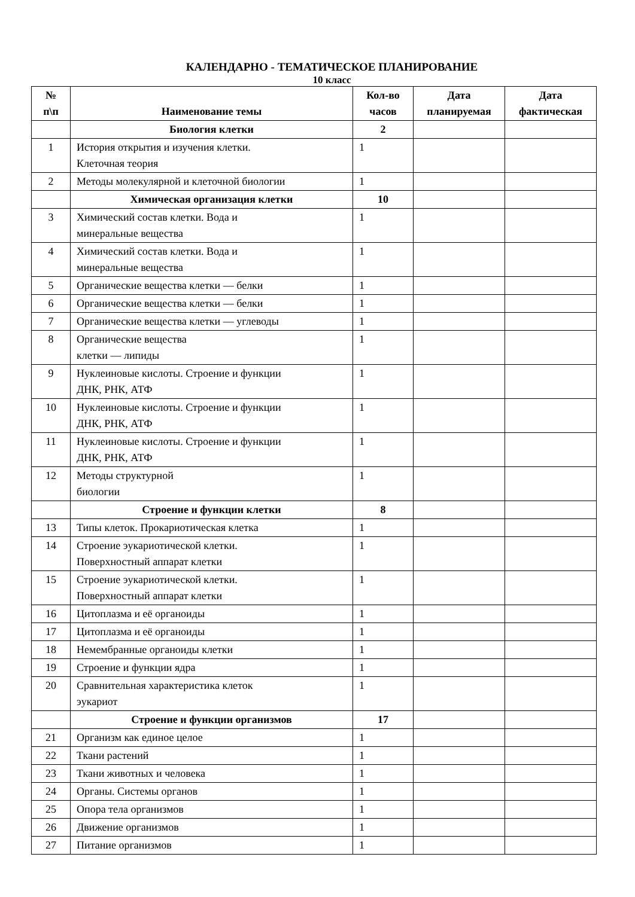КАЛЕНДАРНО - ТЕМАТИЧЕСКОЕ ПЛАНИРОВАНИЕ
10 класс
| № п\п | Наименование темы | Кол-во часов | Дата планируемая | Дата фактическая |
| --- | --- | --- | --- | --- |
| | Биология клетки | 2 | | |
| 1 | История открытия и изучения клетки. Клеточная теория | 1 | | |
| 2 | Методы молекулярной и клеточной биологии | 1 | | |
| | Химическая организация клетки | 10 | | |
| 3 | Химический состав клетки. Вода и минеральные вещества | 1 | | |
| 4 | Химический состав клетки. Вода и минеральные вещества | 1 | | |
| 5 | Органические вещества клетки — белки | 1 | | |
| 6 | Органические вещества клетки — белки | 1 | | |
| 7 | Органические вещества клетки — углеводы | 1 | | |
| 8 | Органические вещества клетки — липиды | 1 | | |
| 9 | Нуклеиновые кислоты. Строение и функции ДНК, РНК, АТФ | 1 | | |
| 10 | Нуклеиновые кислоты. Строение и функции ДНК, РНК, АТФ | 1 | | |
| 11 | Нуклеиновые кислоты. Строение и функции ДНК, РНК, АТФ | 1 | | |
| 12 | Методы структурной биологии | 1 | | |
| | Строение и функции клетки | 8 | | |
| 13 | Типы клеток. Прокариотическая клетка | 1 | | |
| 14 | Строение эукариотической клетки. Поверхностный аппарат клетки | 1 | | |
| 15 | Строение эукариотической клетки. Поверхностный аппарат клетки | 1 | | |
| 16 | Цитоплазма и её органоиды | 1 | | |
| 17 | Цитоплазма и её органоиды | 1 | | |
| 18 | Немембранные органоиды клетки | 1 | | |
| 19 | Строение и функции ядра | 1 | | |
| 20 | Сравнительная характеристика клеток эукариот | 1 | | |
| | Строение и функции организмов | 17 | | |
| 21 | Организм как единое целое | 1 | | |
| 22 | Ткани растений | 1 | | |
| 23 | Ткани животных и человека | 1 | | |
| 24 | Органы. Системы органов | 1 | | |
| 25 | Опора тела организмов | 1 | | |
| 26 | Движение организмов | 1 | | |
| 27 | Питание организмов | 1 | | |